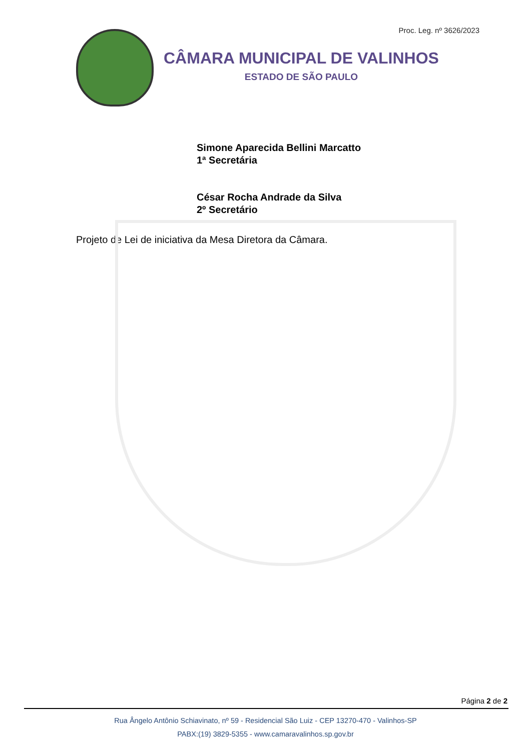Proc. Leg. nº 3626/2023
CÂMARA MUNICIPAL DE VALINHOS
ESTADO DE SÃO PAULO
Simone Aparecida Bellini Marcatto
1ª Secretária
César Rocha Andrade da Silva
2º Secretário
Projeto de Lei de iniciativa da Mesa Diretora da Câmara.
Página 2 de 2
Rua Ângelo Antônio Schiavinato, nº 59 - Residencial São Luiz - CEP 13270-470 - Valinhos-SP
PABX:(19) 3829-5355 - www.camaravalinhos.sp.gov.br